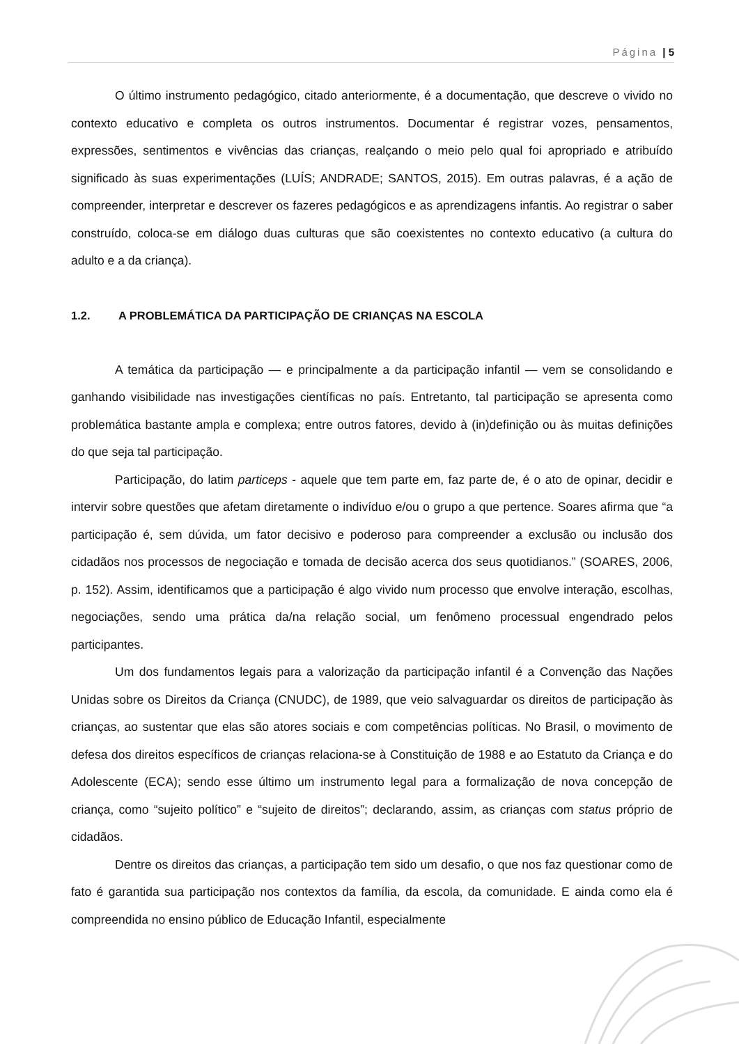Página | 5
O último instrumento pedagógico, citado anteriormente, é a documentação, que descreve o vivido no contexto educativo e completa os outros instrumentos. Documentar é registrar vozes, pensamentos, expressões, sentimentos e vivências das crianças, realçando o meio pelo qual foi apropriado e atribuído significado às suas experimentações (LUÍS; ANDRADE; SANTOS, 2015). Em outras palavras, é a ação de compreender, interpretar e descrever os fazeres pedagógicos e as aprendizagens infantis. Ao registrar o saber construído, coloca-se em diálogo duas culturas que são coexistentes no contexto educativo (a cultura do adulto e a da criança).
1.2. A PROBLEMÁTICA DA PARTICIPAÇÃO DE CRIANÇAS NA ESCOLA
A temática da participação — e principalmente a da participação infantil — vem se consolidando e ganhando visibilidade nas investigações científicas no país. Entretanto, tal participação se apresenta como problemática bastante ampla e complexa; entre outros fatores, devido à (in)definição ou às muitas definições do que seja tal participação.
Participação, do latim particeps - aquele que tem parte em, faz parte de, é o ato de opinar, decidir e intervir sobre questões que afetam diretamente o indivíduo e/ou o grupo a que pertence. Soares afirma que “a participação é, sem dúvida, um fator decisivo e poderoso para compreender a exclusão ou inclusão dos cidadãos nos processos de negociação e tomada de decisão acerca dos seus quotidianos.” (SOARES, 2006, p. 152). Assim, identificamos que a participação é algo vivido num processo que envolve interação, escolhas, negociações, sendo uma prática da/na relação social, um fenômeno processual engendrado pelos participantes.
Um dos fundamentos legais para a valorização da participação infantil é a Convenção das Nações Unidas sobre os Direitos da Criança (CNUDC), de 1989, que veio salvaguardar os direitos de participação às crianças, ao sustentar que elas são atores sociais e com competências políticas. No Brasil, o movimento de defesa dos direitos específicos de crianças relaciona-se à Constituição de 1988 e ao Estatuto da Criança e do Adolescente (ECA); sendo esse último um instrumento legal para a formalização de nova concepção de criança, como “sujeito político” e “sujeito de direitos”; declarando, assim, as crianças com status próprio de cidadãos.
Dentre os direitos das crianças, a participação tem sido um desafio, o que nos faz questionar como de fato é garantida sua participação nos contextos da família, da escola, da comunidade. E ainda como ela é compreendida no ensino público de Educação Infantil, especialmente